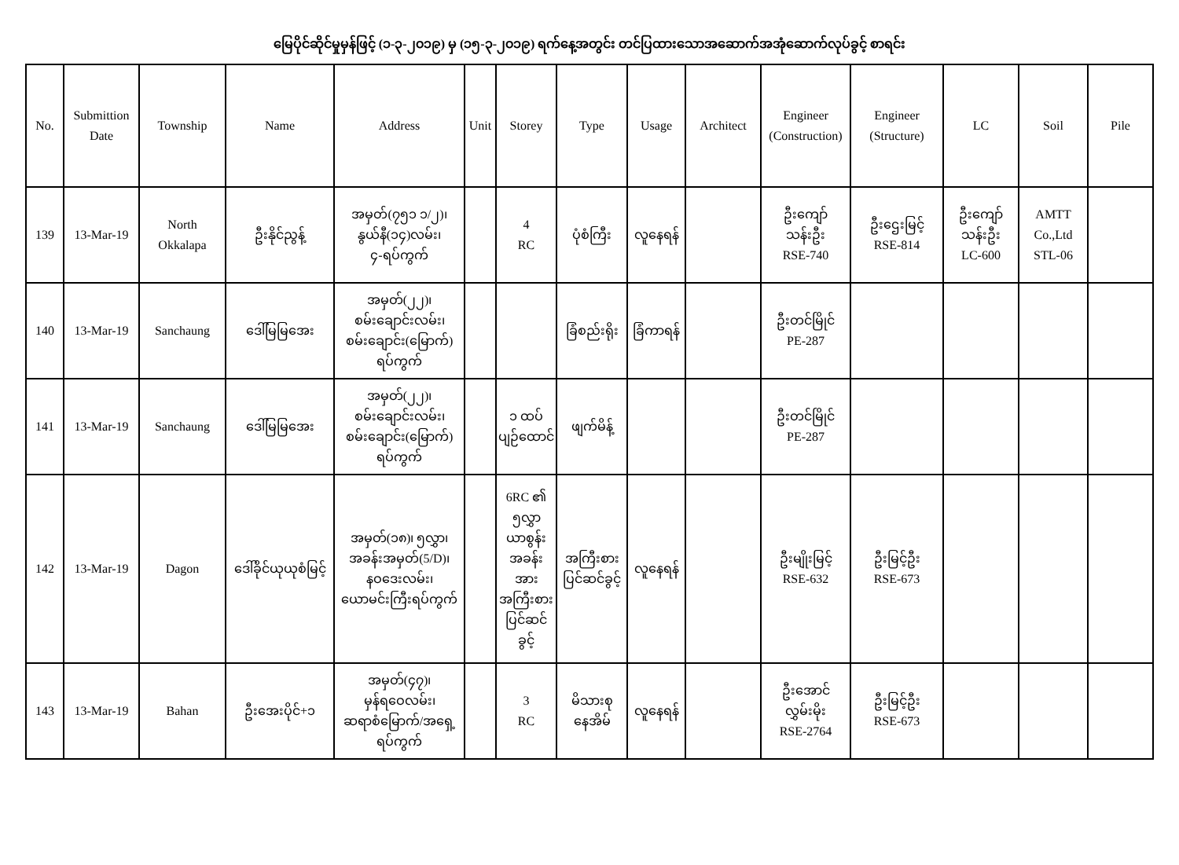မြေပိုင်ဆိုင်မှုမှန်ဖြင့် (၁-၃-၂၀၁၉) မှ (၁၅-၃-၂၀၁၉) ရက်နေ့အတွင်း တင်ပြထားသောအဆောက်အအုံဆောက်လုပ်ခွင့် စာရင်း
| No. | Submittion Date | Township | Name | Address | Unit | Storey | Type | Usage | Architect | Engineer (Construction) | Engineer (Structure) | LC | Soil | Pile |
| --- | --- | --- | --- | --- | --- | --- | --- | --- | --- | --- | --- | --- | --- | --- |
| 139 | 13-Mar-19 | North Okkalapa | ဦးနိုင်ညွန့် | အမှတ်(၇၅၁ ၁/၂)၊ နွယ်နီ(၁၄)လမ်း၊ ၄-ရပ်ကွက် | | 4 RC | ပုံစံကြီး | လူနေရန် | | ဦးကျော် သန်းဦး RSE-740 | ဦးဌေးမြင့် RSE-814 | ဦးကျော် သန်းဦး LC-600 | AMTT Co.,Ltd STL-06 | |
| 140 | 13-Mar-19 | Sanchaung | ဒေါ်မြမြအေး | အမှတ်(၂၂)၊ စမ်းချောင်းလမ်း၊ စမ်းချောင်း(မြောက်) ရပ်ကွက် | | | ခြံစည်းရိုး | ခြံကာရန် | | ဦးတင်မြိုင် PE-287 | | | | |
| 141 | 13-Mar-19 | Sanchaung | ဒေါ်မြမြအေး | အမှတ်(၂၂)၊ စမ်းချောင်းလမ်း၊ စမ်းချောင်း(မြောက်) ရပ်ကွက် | | ၁ ထပ် ပျဉ်ထောင် | ဖျက်မိန့် | | | ဦးတင်မြိုင် PE-287 | | | | |
| 142 | 13-Mar-19 | Dagon | ဒေါ်ခိုင်ယုယုစံမြင့် | အမှတ်(၁၈)၊ ၅လွှာ၊ အခန်းအမှတ်(5/D)၊ နဝဒေးလမ်း၊ ယောမင်းကြီးရပ်ကွက် | | 6RC ၏ ၅လွှာ ယာစွန်း အခန်း အား အကြီးစား ပြင်ဆင် ခွင့် | အကြီးစား ပြင်ဆင်ခွင့် | လူနေရန် | | ဦးမျိုးမြင့် RSE-632 | ဦးမြင့်ဦး RSE-673 | | | |
| 143 | 13-Mar-19 | Bahan | ဦးအေးပိုင်+၁ | အမှတ်(၄၇)၊ မှန်ရဝေလမ်း၊ ဆရာစံမြောက်/အရှေ့ ရပ်ကွက် | | 3 RC | မိသားစု နေအိမ် | လူနေရန် | | ဦးအောင်လွှမ်းမိုး RSE-2764 | ဦးမြင့်ဦး RSE-673 | | | |